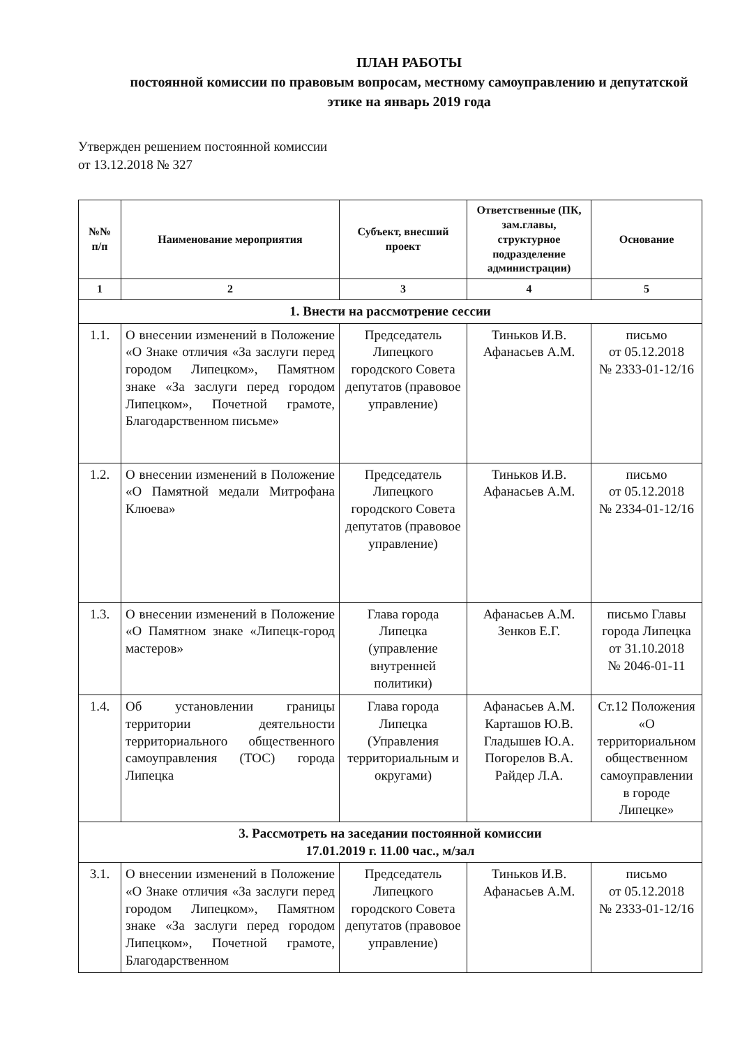ПЛАН РАБОТЫ
постоянной комиссии по правовым вопросам, местному самоуправлению и депутатской этике на январь 2019 года
Утвержден решением постоянной комиссии
от 13.12.2018 № 327
| №№ п/п | Наименование мероприятия | Субъект, внесший проект | Ответственные (ПК, зам.главы, структурное подразделение администрации) | Основание |
| --- | --- | --- | --- | --- |
| 1 | 2 | 3 | 4 | 5 |
| 1. Внести на рассмотрение сессии | | | | |
| 1.1. | О внесении изменений в Положение «О Знаке отличия «За заслуги перед городом Липецком», Памятном знаке «За заслуги перед городом Липецком», Почетной грамоте, Благодарственном письме» | Председатель Липецкого городского Совета депутатов (правовое управление) | Тиньков И.В. Афанасьев А.М. | письмо от 05.12.2018 № 2333-01-12/16 |
| 1.2. | О внесении изменений в Положение «О Памятной медали Митрофана Клюева» | Председатель Липецкого городского Совета депутатов (правовое управление) | Тиньков И.В. Афанасьев А.М. | письмо от 05.12.2018 № 2334-01-12/16 |
| 1.3. | О внесении изменений в Положение «О Памятном знаке «Липецк-город мастеров» | Глава города Липецка (управление внутренней политики) | Афанасьев А.М. Зенков Е.Г. | письмо Главы города Липецка от 31.10.2018 № 2046-01-11 |
| 1.4. | Об установлении границы территории деятельности территориального общественного самоуправления (ТОС) города Липецка | Глава города Липецка (Управления территориальным и округами) | Афанасьев А.М. Карташов Ю.В. Гладышев Ю.А. Погорелов В.А. Райдер Л.А. | Ст.12 Положения «О территориальном общественном самоуправлении в городе Липецке» |
| 3. Рассмотреть на заседании постоянной комиссии 17.01.2019 г. 11.00 час., м/зал | | | | |
| 3.1. | О внесении изменений в Положение «О Знаке отличия «За заслуги перед городом Липецком», Памятном знаке «За заслуги перед городом Липецком», Почетной грамоте, Благодарственном | Председатель Липецкого городского Совета депутатов (правовое управление) | Тиньков И.В. Афанасьев А.М. | письмо от 05.12.2018 № 2333-01-12/16 |